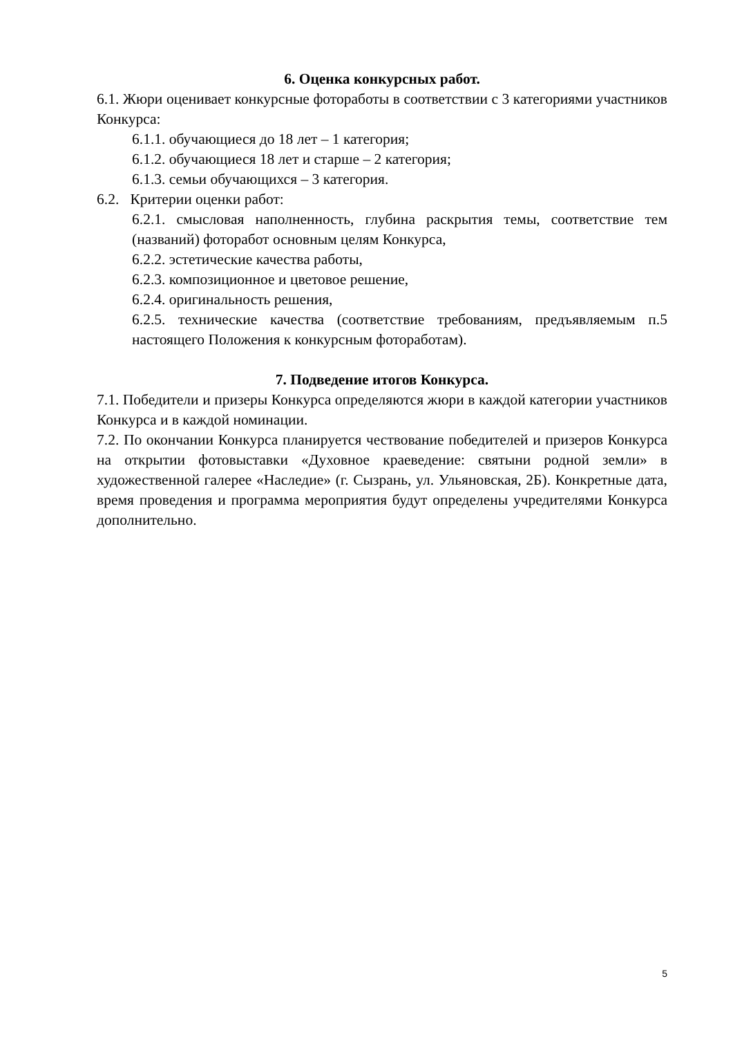6. Оценка конкурсных работ.
6.1. Жюри оценивает конкурсные фотоработы в соответствии с 3 категориями участников Конкурса:
6.1.1. обучающиеся до 18 лет – 1 категория;
6.1.2. обучающиеся 18 лет и старше – 2 категория;
6.1.3. семьи обучающихся – 3 категория.
6.2. Критерии оценки работ:
6.2.1. смысловая наполненность, глубина раскрытия темы, соответствие тем (названий) фоторабот основным целям Конкурса,
6.2.2. эстетические качества работы,
6.2.3. композиционное и цветовое решение,
6.2.4. оригинальность решения,
6.2.5. технические качества (соответствие требованиям, предъявляемым п.5 настоящего Положения к конкурсным фотоработам).
7. Подведение итогов Конкурса.
7.1. Победители и призеры Конкурса определяются жюри в каждой категории участников Конкурса и в каждой номинации.
7.2. По окончании Конкурса планируется чествование победителей и призеров Конкурса на открытии фотовыставки «Духовное краеведение: святыни родной земли» в художественной галерее «Наследие» (г. Сызрань, ул. Ульяновская, 2Б). Конкретные дата, время проведения и программа мероприятия будут определены учредителями Конкурса дополнительно.
5